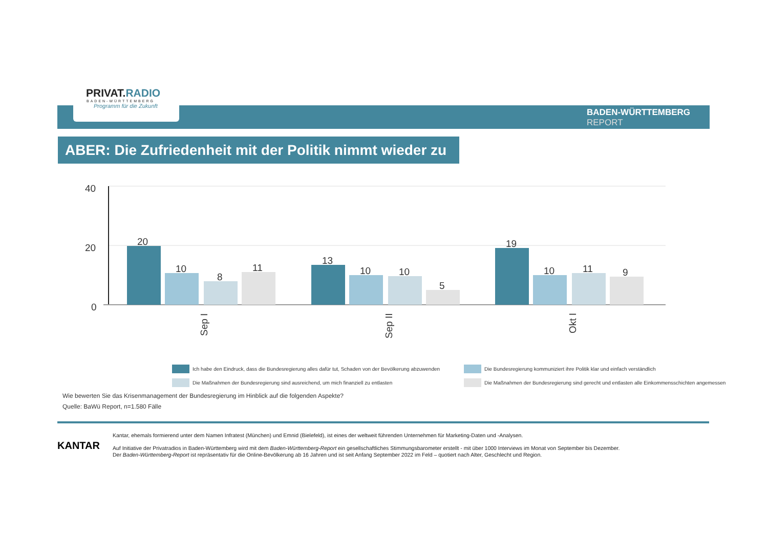PRIVAT.RADIO
BADEN-WÜRTTEMBERG
Programm für die Zukunft
BADEN-WÜRTTEMBERG
REPORT
ABER: Die Zufriedenheit mit der Politik nimmt wieder zu
40
20
0
20
10
8
11
13
10
10
5
19
10
11
9
Sep I
Sep II
Okt I
Ich habe den Eindruck, dass die Bundesregierung alles dafür tut, Schaden von der Bevölkerung abzuwenden
Die Bundesregierung kommuniziert ihre Politik klar und einfach verständlich
Die Maßnahmen der Bundesregierung sind ausreichend, um mich finanziell zu entlasten
Die Maßnahmen der Bundesregierung sind gerecht und entlasten alle Einkommensschichten angemessen
Wie bewerten Sie das Krisenmanagement der Bundesregierung im Hinblick auf die folgenden Aspekte?
Quelle: BaWü Report, n=1.580 Fälle
KANTAR
Kantar, ehemals formierend unter dem Namen Infratest (München) und Emnid (Bielefeld), ist eines der weltweit führenden Unternehmen für Marketing-Daten und -Analysen.
Auf Initiative der Privatradios in Baden-Württemberg wird mit dem Baden-Württemberg-Report ein gesellschaftliches Stimmungsbarometer erstellt - mit über 1000 Interviews im Monat von September bis Dezember.
Der Baden-Württemberg-Report ist repräsentativ für die Online-Bevölkerung ab 16 Jahren und ist seit Anfang September 2022 im Feld – quotiert nach Alter, Geschlecht und Region.